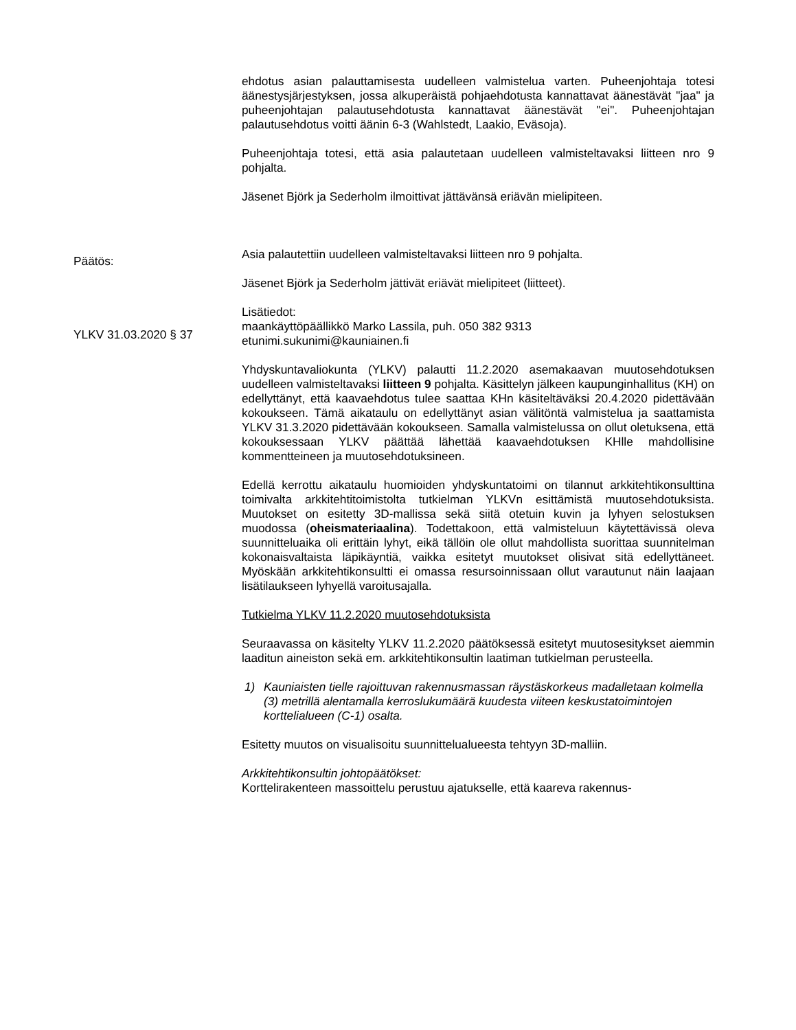ehdotus asian palauttamisesta uudelleen valmistelua varten. Puheenjohta­ja totesi äänestysjärjestyksen, jossa alkuperäistä pohjaehdotusta kannatta­vat äänestävät "jaa" ja puheenjohtajan palautusehdotusta kannattavat ää­nestävät "ei". Puheenjohtajan palautusehdotus voitti äänin 6-3 (Wahlstedt, Laakio, Eväsoja).
Puheenjohtaja totesi, että asia palautetaan uudelleen valmisteltavaksi liitteen nro 9 pohjalta.
Jäsenet Björk ja Sederholm ilmoittivat jättävänsä eriävän mielipiteen.
Päätös:
Asia palautettiin uudelleen valmisteltavaksi liitteen nro 9 pohjalta.
Jäsenet Björk ja Sederholm jättivät eriävät mielipiteet (liitteet).
YLKV 31.03.2020 § 37
Lisätiedot:
maankäyttöpäällikkö Marko Lassila, puh. 050 382 9313
etunimi.sukunimi@kauniainen.fi
Yhdyskuntavaliokunta (YLKV) palautti 11.2.2020 asemakaavan muutoseh­dotuksen uudelleen valmisteltavaksi liitteen 9 pohjalta. Käsittelyn jälkeen kaupunginhallitus (KH) on edellyttänyt, että kaavaehdotus tulee saattaa KHn käsiteltäväksi 20.4.2020 pidettävään kokoukseen. Tämä aikataulu on edellyttänyt asian välitöntä valmistelua ja saattamista YLKV 31.3.2020 pi­dettävään kokoukseen. Samalla valmistelussa on ollut oletuksena, että ko­kouksessaan YLKV päättää lähettää kaavaehdotuksen KHlle mahdollisine kommentteineen ja muutosehdotuksineen.
Edellä kerrottu aikataulu huomioiden yhdyskuntatoimi on tilannut arkkitehti­konsulttina toimivalta arkkitehtitoimistolta tutkielman YLKVn esittämistä muutosehdotuksista. Muutokset on esitetty 3D-mallissa sekä siitä otetuin kuvin ja lyhyen selostuksen muodossa (oheismateriaalina). Todettakoon, että valmisteluun käytettävissä oleva suunnitteluaika oli erittäin lyhyt, eikä tällöin ole ollut mahdollista suorittaa suunnitelman kokonaisvaltaista läpi­käyntiä, vaikka esitetyt muutokset olisivat sitä edellyttäneet. Myöskään ark­kitehtikonsultti ei omassa resursoinnissaan ollut varautunut näin laajaan lisätilaukseen lyhyellä varoitusajalla.
Tutkielma YLKV 11.2.2020 muutosehdotuksista
Seuraavassa on käsitelty YLKV 11.2.2020 päätöksessä esitetyt muutosesi­tykset aiemmin laaditun aineiston sekä em. arkkitehtikonsultin laatiman tut­kielman perusteella.
1) Kauniaisten tielle rajoittuvan rakennusmassan räystäskorkeus madalle­taan kolmella (3) metrillä alentamalla kerroslukumäärä kuudesta viiteen keskustatoimintojen korttelialueen (C-1) osalta.
Esitetty muutos on visualisoitu suunnittelualueesta tehtyyn 3D-malliin.
Arkkitehtikonsultin johtopäätökset:
Korttelirakenteen massoittelu perustuu ajatukselle, että kaareva rakennus-